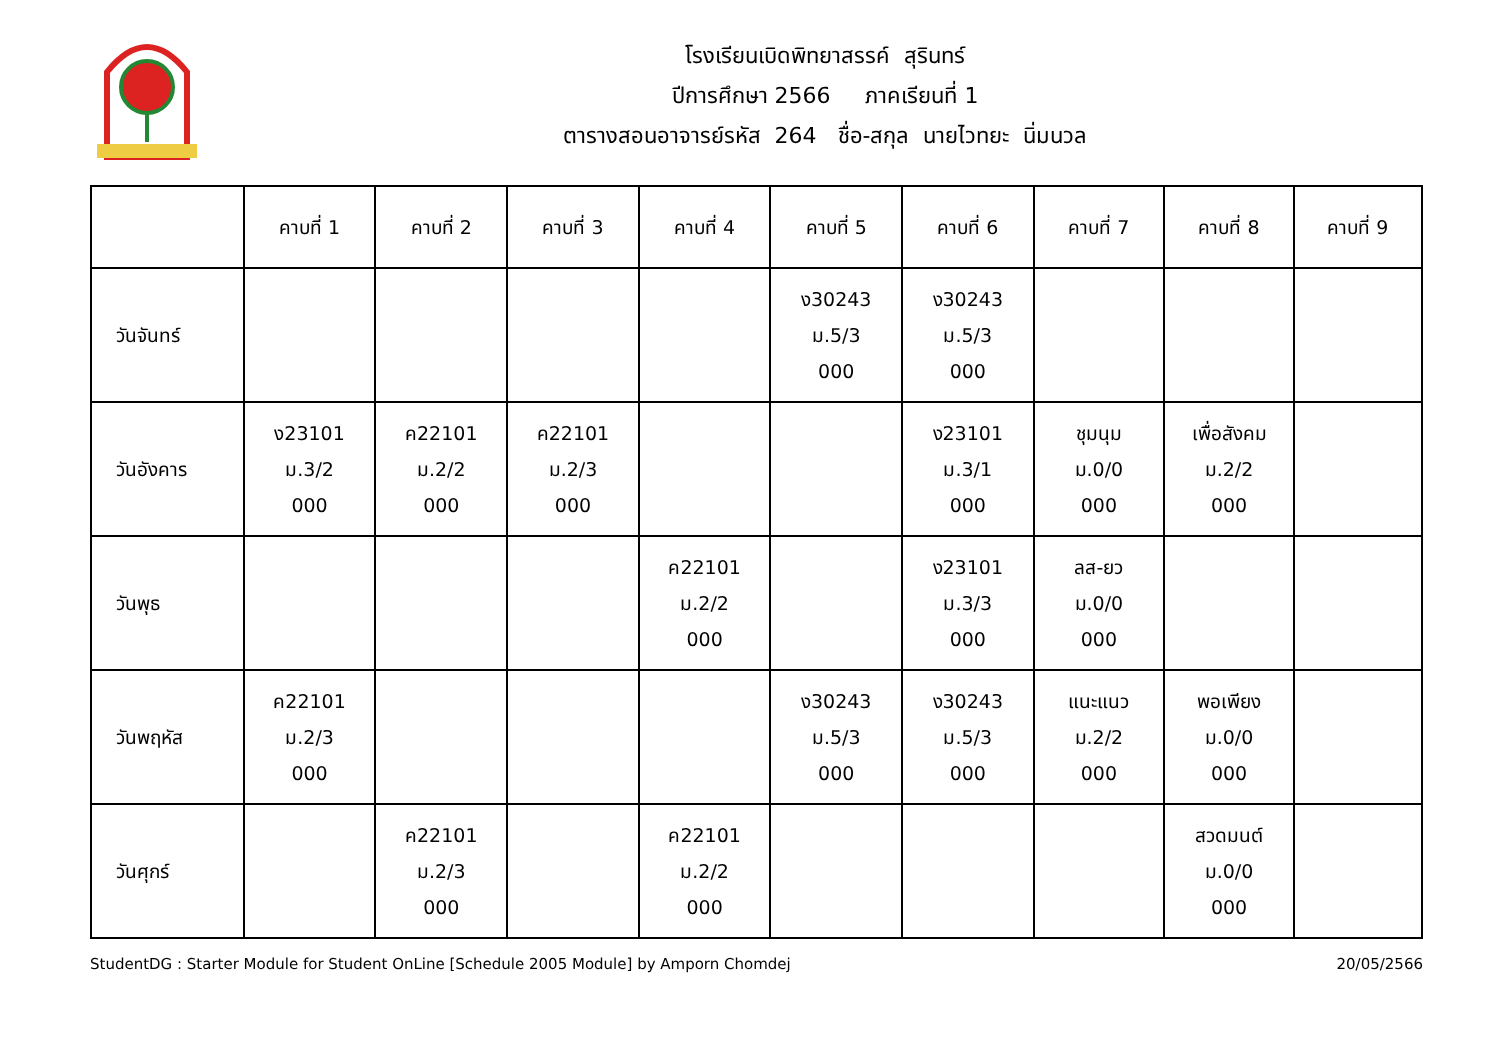โรงเรียนเบิดพิทยาสรรค์ สุรินทร์
ปีการศึกษา 2566 ภาคเรียนที่ 1
ตารางสอนอาจารย์รหัส 264 ชื่อ-สกุล นายไวทยะ นิ่มนวล
| | คาบที่ 1 | คาบที่ 2 | คาบที่ 3 | คาบที่ 4 | คาบที่ 5 | คาบที่ 6 | คาบที่ 7 | คาบที่ 8 | คาบที่ 9 |
| --- | --- | --- | --- | --- | --- | --- | --- | --- | --- |
| วันจันทร์ | | | | | ง30243 ม.5/3 000 | ง30243 ม.5/3 000 | | | |
| วันอังคาร | ง23101 ม.3/2 000 | ค22101 ม.2/2 000 | ค22101 ม.2/3 000 | | | ง23101 ม.3/1 000 | ชุมนุม ม.0/0 000 | เพื่อสังคม ม.2/2 000 | |
| วันพุธ | | | | ค22101 ม.2/2 000 | | ง23101 ม.3/3 000 | ลส-ยว ม.0/0 000 | | |
| วันพฤหัส | ค22101 ม.2/3 000 | | | | ง30243 ม.5/3 000 | ง30243 ม.5/3 000 | แนะแนว ม.2/2 000 | พอเพียง ม.0/0 000 | |
| วันศุกร์ | | ค22101 ม.2/3 000 | | ค22101 ม.2/2 000 | | | | สวดมนต์ ม.0/0 000 | |
StudentDG : Starter Module for Student OnLine [Schedule 2005 Module] by Amporn Chomdej 20/05/2566